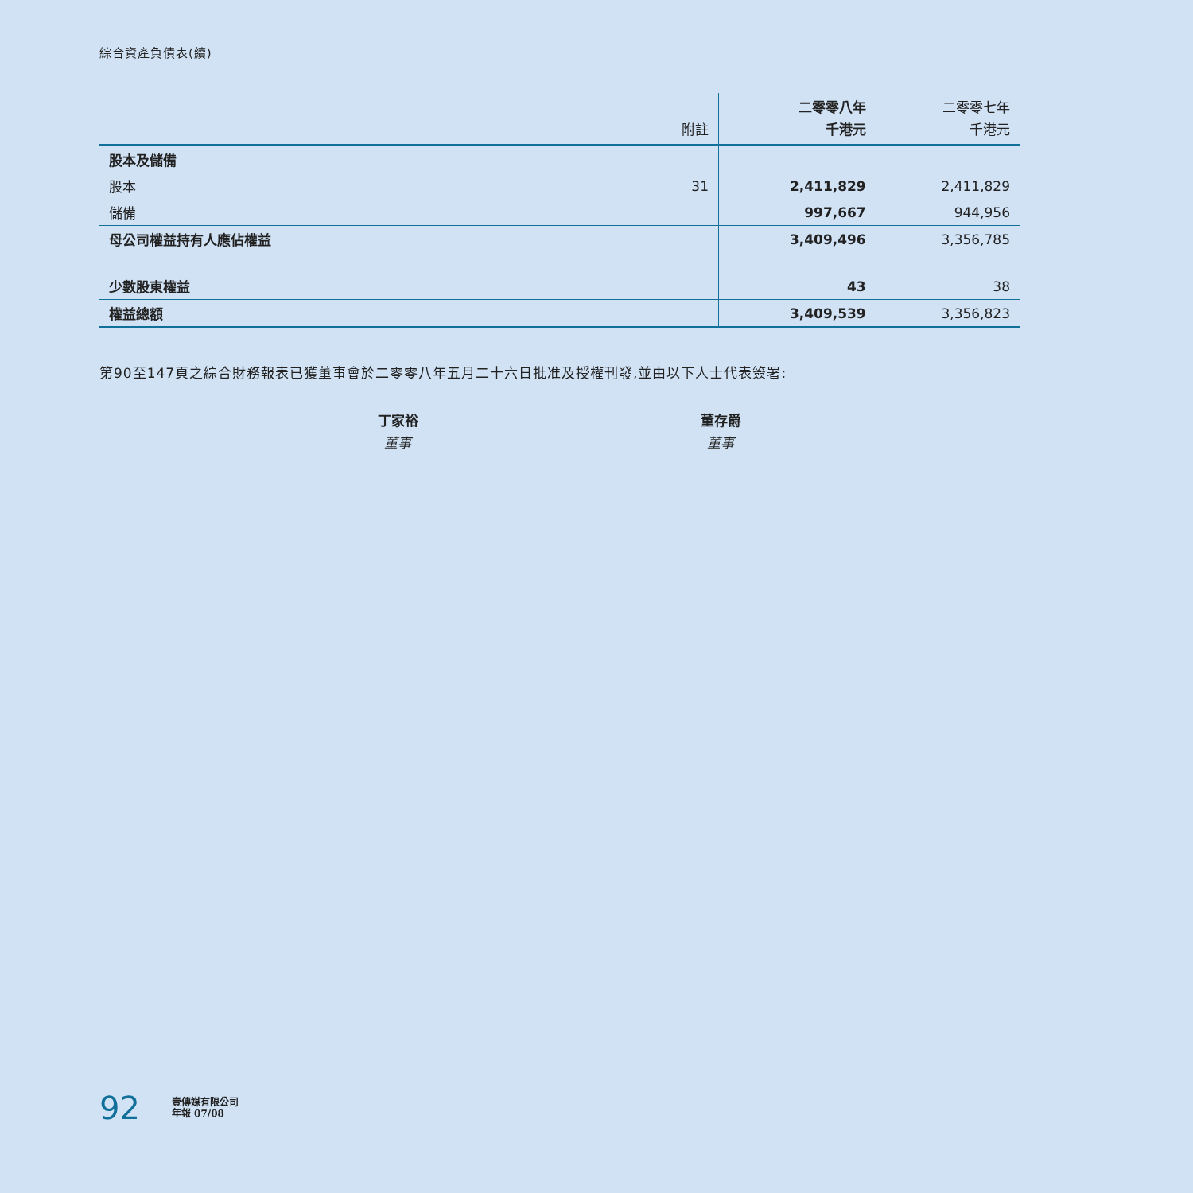綜合資產負債表(續)
| | 附註 | 二零零八年 千港元 | 二零零七年 千港元 |
| --- | --- | --- | --- |
| 股本及儲備 | | | |
| 股本 | 31 | 2,411,829 | 2,411,829 |
| 儲備 | | 997,667 | 944,956 |
| 母公司權益持有人應佔權益 | | 3,409,496 | 3,356,785 |
| 少數股東權益 | | 43 | 38 |
| 權益總額 | | 3,409,539 | 3,356,823 |
第90至147頁之綜合財務報表已獲董事會於二零零八年五月二十六日批准及授權刊發,並由以下人士代表簽署:
丁家裕
董事
董存爵
董事
92 壹傳媒有限公司
年報 07/08